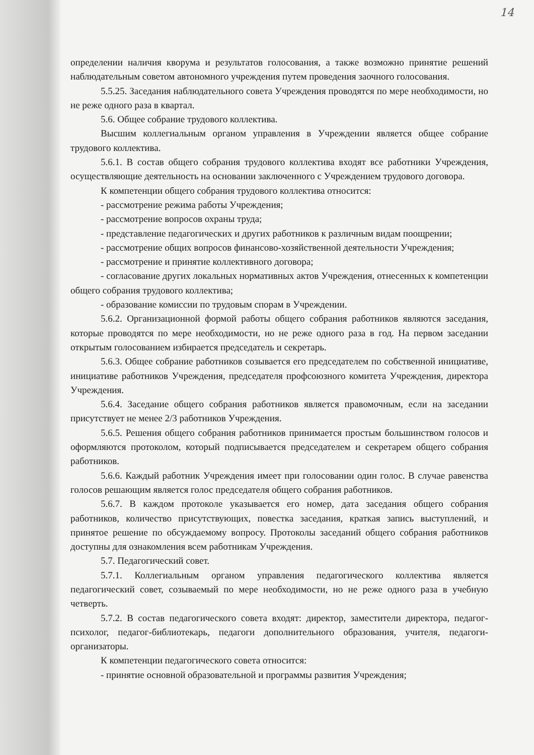14
определении наличия кворума и результатов голосования, а также возможно принятие решений наблюдательным советом автономного учреждения путем проведения заочного голосования.
5.5.25. Заседания наблюдательного совета Учреждения проводятся по мере необходимости, но не реже одного раза в квартал.
5.6. Общее собрание трудового коллектива.
Высшим коллегиальным органом управления в Учреждении является общее собрание трудового коллектива.
5.6.1. В состав общего собрания трудового коллектива входят все работники Учреждения, осуществляющие деятельность на основании заключенного с Учреждением трудового договора.
К компетенции общего собрания трудового коллектива относится:
- рассмотрение режима работы Учреждения;
- рассмотрение вопросов охраны труда;
- представление педагогических и других работников к различным видам поощрении;
- рассмотрение общих вопросов финансово-хозяйственной деятельности Учреждения;
- рассмотрение и принятие коллективного договора;
- согласование других локальных нормативных актов Учреждения, отнесенных к компетенции общего собрания трудового коллектива;
- образование комиссии по трудовым спорам в Учреждении.
5.6.2. Организационной формой работы общего собрания работников являются заседания, которые проводятся по мере необходимости, но не реже одного раза в год. На первом заседании открытым голосованием избирается председатель и секретарь.
5.6.3. Общее собрание работников созывается его председателем по собственной инициативе, инициативе работников Учреждения, председателя профсоюзного комитета Учреждения, директора Учреждения.
5.6.4. Заседание общего собрания работников является правомочным, если на заседании присутствует не менее 2/3 работников Учреждения.
5.6.5. Решения общего собрания работников принимается простым большинством голосов и оформляются протоколом, который подписывается председателем и секретарем общего собрания работников.
5.6.6. Каждый работник Учреждения имеет при голосовании один голос. В случае равенства голосов решающим является голос председателя общего собрания работников.
5.6.7. В каждом протоколе указывается его номер, дата заседания общего собрания работников, количество присутствующих, повестка заседания, краткая запись выступлений, и принятое решение по обсуждаемому вопросу. Протоколы заседаний общего собрания работников доступны для ознакомления всем работникам Учреждения.
5.7. Педагогический совет.
5.7.1. Коллегиальным органом управления педагогического коллектива является педагогический совет, созываемый по мере необходимости, но не реже одного раза в учебную четверть.
5.7.2. В состав педагогического совета входят: директор, заместители директора, педагог-психолог, педагог-библиотекарь, педагоги дополнительного образования, учителя, педагоги-организаторы.
К компетенции педагогического совета относится:
- принятие основной образовательной и программы развития Учреждения;